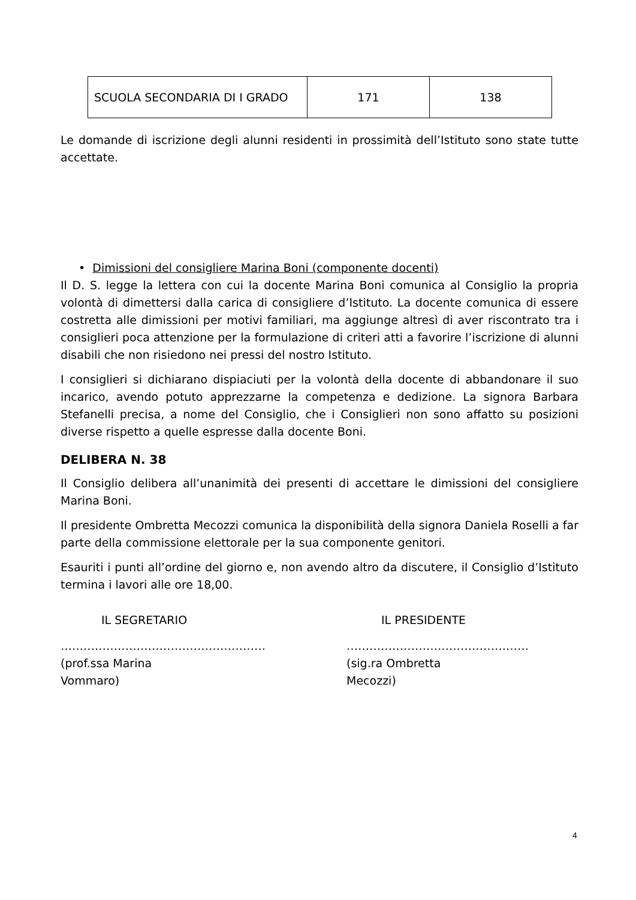| SCUOLA SECONDARIA DI I GRADO | 171 | 138 |
Le domande di iscrizione degli alunni residenti in prossimità dell’Istituto sono state tutte accettate.
• Dimissioni del consigliere Marina Boni (componente docenti)
Il D. S. legge la lettera con cui la docente Marina Boni comunica al Consiglio la propria volontà di dimettersi dalla carica di consigliere d’Istituto. La docente comunica di essere costretta alle dimissioni per motivi familiari, ma aggiunge altresì di aver riscontrato tra i consiglieri poca attenzione per la formulazione di criteri atti a favorire l’iscrizione di alunni disabili che non risiedono nei pressi del nostro Istituto.
I consiglieri si dichiarano dispiaciuti per la volontà della docente di abbandonare il suo incarico, avendo potuto apprezzarne la competenza e dedizione. La signora Barbara Stefanelli precisa, a nome del Consiglio, che i Consiglieri non sono affatto su posizioni diverse rispetto a quelle espresse dalla docente Boni.
DELIBERA N. 38
Il Consiglio delibera all’unanimità dei presenti di accettare le dimissioni del consigliere Marina Boni.
Il presidente Ombretta Mecozzi comunica la disponibilità della signora Daniela Roselli a far parte della commissione elettorale per la sua componente genitori.
Esauriti i punti all’ordine del giorno e, non avendo altro da discutere, il Consiglio d’Istituto termina i lavori alle ore 18,00.
IL SEGRETARIO
………………………………………………
(prof.ssa Marina Vommaro)
IL PRESIDENTE
…………………………………………
(sig.ra Ombretta Mecozzi)
4